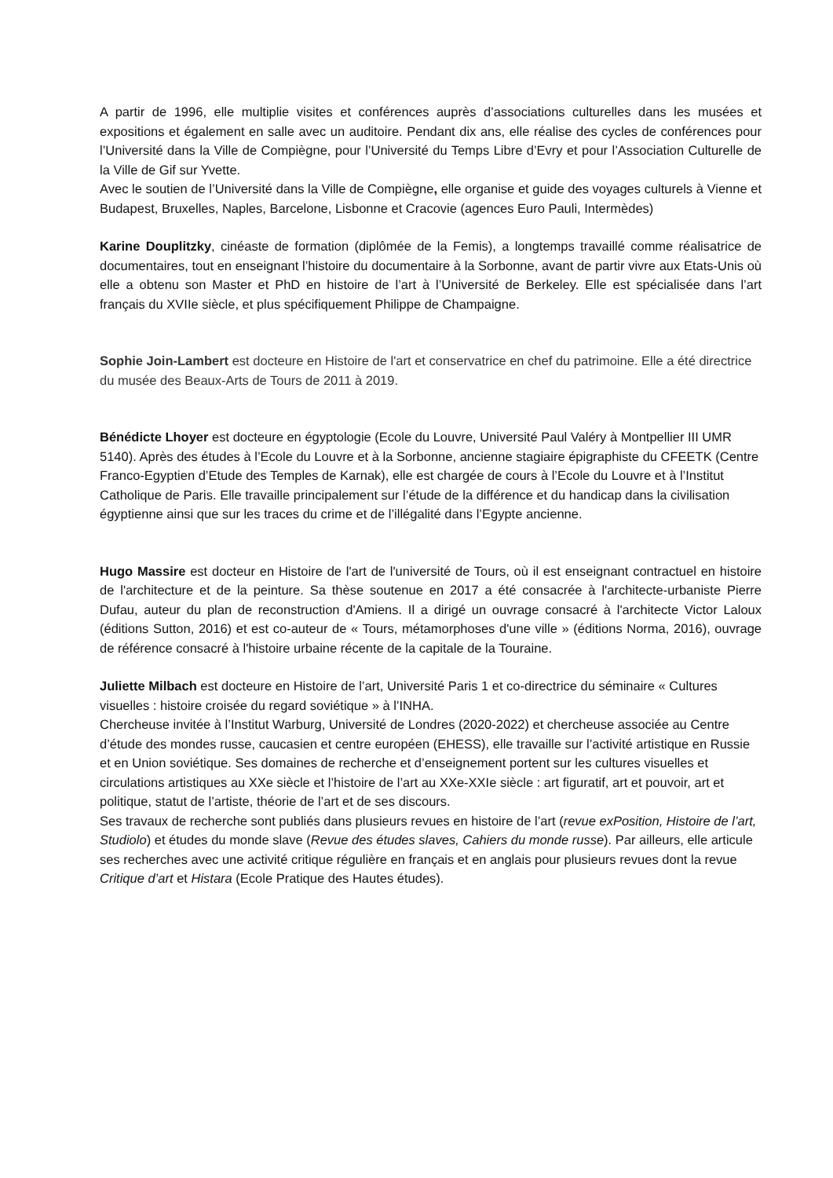A partir de 1996, elle multiplie visites et conférences auprès d’associations culturelles dans les musées et expositions et également en salle avec un auditoire. Pendant dix ans, elle réalise des cycles de conférences pour l’Université dans la Ville de Compiègne, pour l’Université du Temps Libre d’Evry et pour l’Association Culturelle de la Ville de Gif sur Yvette.
Avec le soutien de l’Université dans la Ville de Compiègne, elle organise et guide des voyages culturels à Vienne et Budapest, Bruxelles, Naples, Barcelone, Lisbonne et Cracovie (agences Euro Pauli, Intermèdes)
Karine Douplitzky, cinéaste de formation (diplômée de la Femis), a longtemps travaillé comme réalisatrice de documentaires, tout en enseignant l’histoire du documentaire à la Sorbonne, avant de partir vivre aux Etats-Unis où elle a obtenu son Master et PhD en histoire de l’art à l’Université de Berkeley. Elle est spécialisée dans l’art français du XVIIe siècle, et plus spécifiquement Philippe de Champaigne.
Sophie Join-Lambert est docteure en Histoire de l'art et conservatrice en chef du patrimoine. Elle a été directrice du musée des Beaux-Arts de Tours de 2011 à 2019.
Bénédicte Lhoyer est docteure en égyptologie (Ecole du Louvre, Université Paul Valéry à Montpellier III UMR 5140). Après des études à l’Ecole du Louvre et à la Sorbonne, ancienne stagiaire épigraphiste du CFEETK (Centre Franco-Egyptien d’Etude des Temples de Karnak), elle est chargée de cours à l’Ecole du Louvre et à l’Institut Catholique de Paris. Elle travaille principalement sur l’étude de la différence et du handicap dans la civilisation égyptienne ainsi que sur les traces du crime et de l’illégalité dans l’Egypte ancienne.
Hugo Massire est docteur en Histoire de l'art de l'université de Tours, où il est enseignant contractuel en histoire de l'architecture et de la peinture. Sa thèse soutenue en 2017 a été consacrée à l'architecte-urbaniste Pierre Dufau, auteur du plan de reconstruction d'Amiens. Il a dirigé un ouvrage consacré à l'architecte Victor Laloux (éditions Sutton, 2016) et est co-auteur de « Tours, métamorphoses d'une ville » (éditions Norma, 2016), ouvrage de référence consacré à l'histoire urbaine récente de la capitale de la Touraine.
Juliette Milbach est docteure en Histoire de l’art, Université Paris 1 et co-directrice du séminaire « Cultures visuelles : histoire croisée du regard soviétique » à l’INHA.
Chercheuse invitée à l’Institut Warburg, Université de Londres (2020-2022) et chercheuse associée au Centre d’étude des mondes russe, caucasien et centre européen (EHESS), elle travaille sur l’activité artistique en Russie et en Union soviétique. Ses domaines de recherche et d’enseignement portent sur les cultures visuelles et circulations artistiques au XXe siècle et l’histoire de l’art au XXe-XXIe siècle : art figuratif, art et pouvoir, art et politique, statut de l’artiste, théorie de l’art et de ses discours.
Ses travaux de recherche sont publiés dans plusieurs revues en histoire de l’art (revue exPosition, Histoire de l’art, Studiolo) et études du monde slave (Revue des études slaves, Cahiers du monde russe). Par ailleurs, elle articule ses recherches avec une activité critique régulière en français et en anglais pour plusieurs revues dont la revue Critique d’art et Histara (Ecole Pratique des Hautes études).